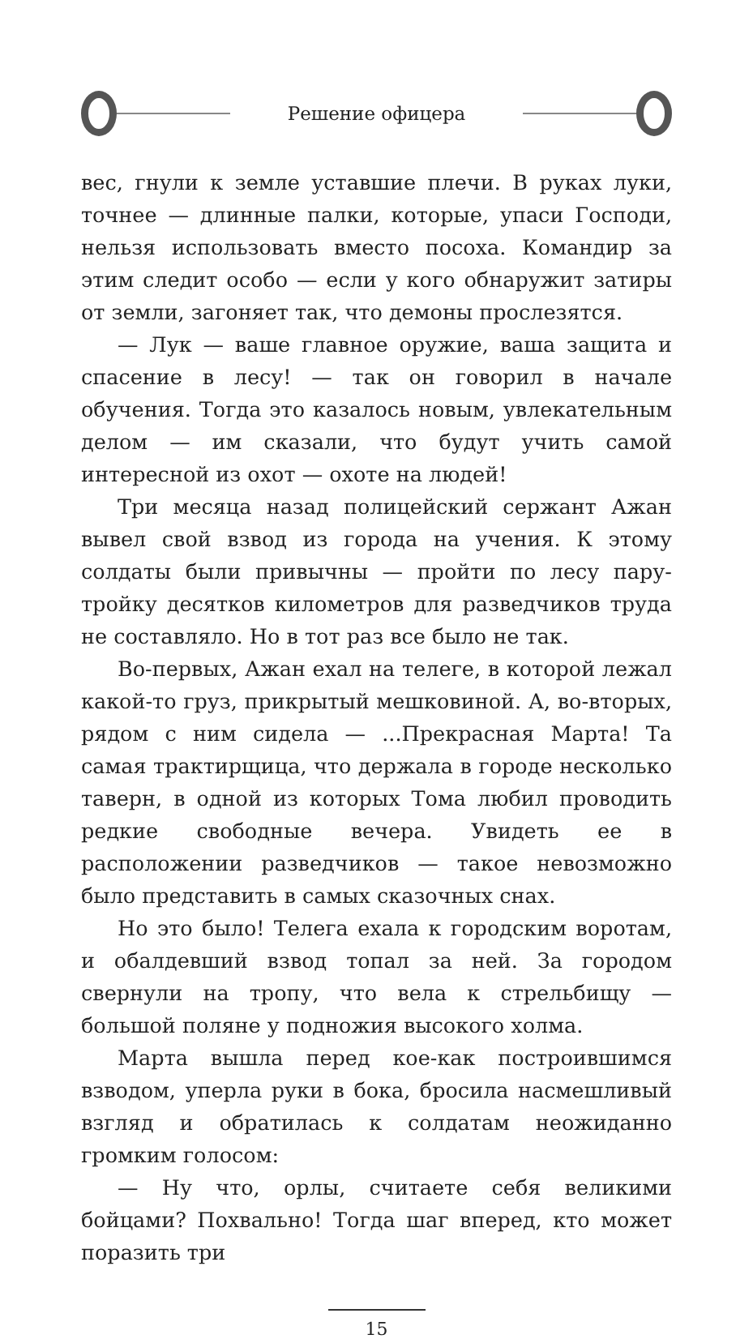Решение офицера
вес, гнули к земле уставшие плечи. В руках луки, точнее — длинные палки, которые, упаси Господи, нельзя использовать вместо посоха. Командир за этим следит особо — если у кого обнаружит затиры от земли, загоняет так, что демоны прослезятся.
— Лук — ваше главное оружие, ваша защита и спасение в лесу! — так он говорил в начале обучения. Тогда это казалось новым, увлекательным делом — им сказали, что будут учить самой интересной из охот — охоте на людей!
Три месяца назад полицейский сержант Ажан вывел свой взвод из города на учения. К этому солдаты были привычны — пройти по лесу пару-тройку десятков километров для разведчиков труда не составляло. Но в тот раз все было не так.
Во-первых, Ажан ехал на телеге, в которой лежал какой-то груз, прикрытый мешковиной. А, во-вторых, рядом с ним сидела — ...Прекрасная Марта! Та самая трактирщица, что держала в городе несколько таверн, в одной из которых Тома любил проводить редкие свободные вечера. Увидеть ее в расположении разведчиков — такое невозможно было представить в самых сказочных снах.
Но это было! Телега ехала к городским воротам, и обалдевший взвод топал за ней. За городом свернули на тропу, что вела к стрельбищу — большой поляне у подножия высокого холма.
Марта вышла перед кое-как построившимся взводом, уперла руки в бока, бросила насмешливый взгляд и обратилась к солдатам неожиданно громким голосом:
— Ну что, орлы, считаете себя великими бойцами? Похвально! Тогда шаг вперед, кто может поразить три
15